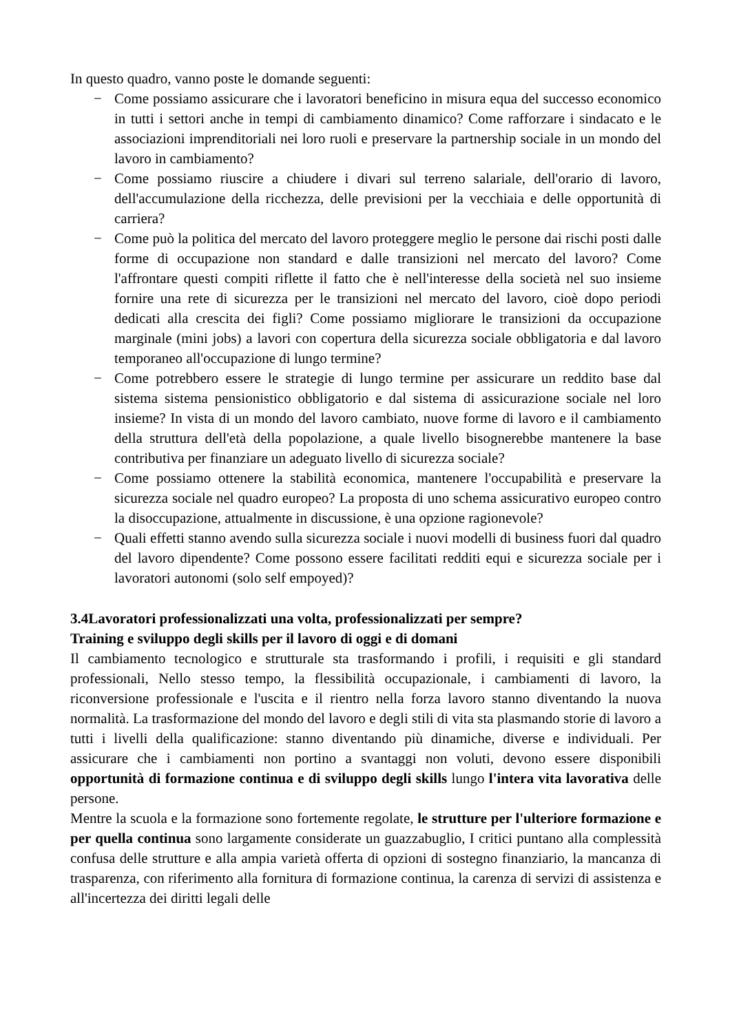In questo quadro, vanno poste le domande seguenti:
− Come possiamo assicurare che i lavoratori beneficino in misura equa del successo economico in tutti i settori anche in tempi di cambiamento dinamico? Come rafforzare i sindacato e le associazioni imprenditoriali nei loro ruoli e preservare la partnership sociale in un mondo del lavoro in cambiamento?
− Come possiamo riuscire a chiudere i divari sul terreno salariale, dell'orario di lavoro, dell'accumulazione della ricchezza, delle previsioni per la vecchiaia e delle opportunità di carriera?
− Come può la politica del mercato del lavoro proteggere meglio le persone dai rischi posti dalle forme di occupazione non standard e dalle transizioni nel mercato del lavoro? Come l'affrontare questi compiti riflette il fatto che è nell'interesse della società nel suo insieme fornire una rete di sicurezza per le transizioni nel mercato del lavoro, cioè dopo periodi dedicati alla crescita dei figli? Come possiamo migliorare le transizioni da occupazione marginale (mini jobs) a lavori con copertura della sicurezza sociale obbligatoria e dal lavoro temporaneo all'occupazione di lungo termine?
− Come potrebbero essere le strategie di lungo termine per assicurare un reddito base dal sistema sistema pensionistico obbligatorio e dal sistema di assicurazione sociale nel loro insieme? In vista di un mondo del lavoro cambiato, nuove forme di lavoro e il cambiamento della struttura dell'età della popolazione, a quale livello bisognerebbe mantenere la base contributiva per finanziare un adeguato livello di sicurezza sociale?
− Come possiamo ottenere la stabilità economica, mantenere l'occupabilità e preservare la sicurezza sociale nel quadro europeo? La proposta di uno schema assicurativo europeo contro la disoccupazione, attualmente in discussione, è una opzione ragionevole?
− Quali effetti stanno avendo sulla sicurezza sociale i nuovi modelli di business fuori dal quadro del lavoro dipendente? Come possono essere facilitati redditi equi e sicurezza sociale per i lavoratori autonomi (solo self empoyed)?
3.4Lavoratori professionalizzati una volta, professionalizzati per sempre?
Training e sviluppo degli skills per il lavoro di oggi e di domani
Il cambiamento tecnologico e strutturale sta trasformando i profili, i requisiti e gli standard professionali, Nello stesso tempo, la flessibilità occupazionale, i cambiamenti di lavoro, la riconversione professionale e l'uscita e il rientro nella forza lavoro stanno diventando la nuova normalità. La trasformazione del mondo del lavoro e degli stili di vita sta plasmando storie di lavoro a tutti i livelli della qualificazione: stanno diventando più dinamiche, diverse e individuali. Per assicurare che i cambiamenti non portino a svantaggi non voluti, devono essere disponibili opportunità di formazione continua e di sviluppo degli skills lungo l'intera vita lavorativa delle persone.
Mentre la scuola e la formazione sono fortemente regolate, le strutture per l'ulteriore formazione e per quella continua sono largamente considerate un guazzabuglio, I critici puntano alla complessità confusa delle strutture e alla ampia varietà offerta di opzioni di sostegno finanziario, la mancanza di trasparenza, con riferimento alla fornitura di formazione continua, la carenza di servizi di assistenza e all'incertezza dei diritti legali delle